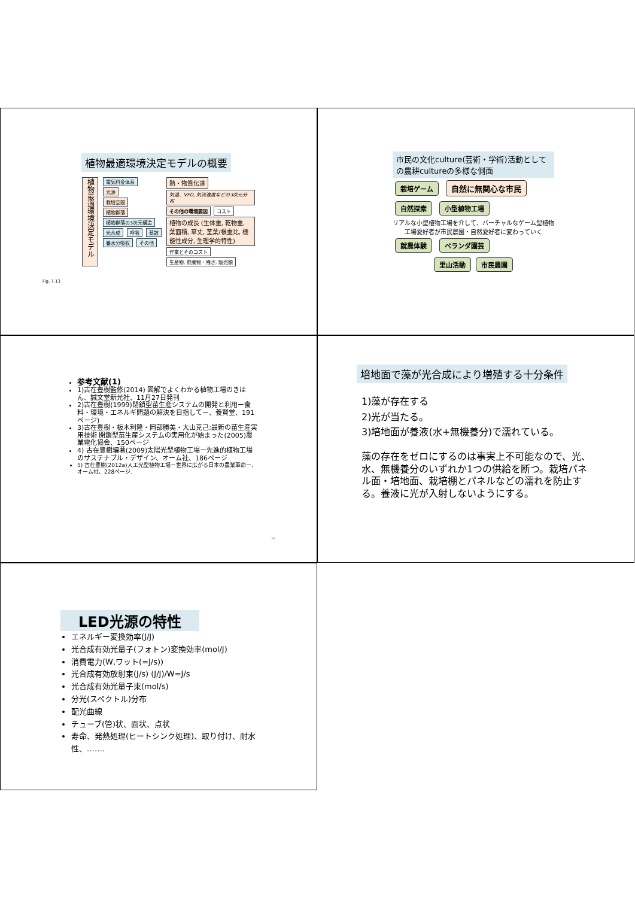植物最適環境決定モデルの概要
植物最適環境決定モデル
電気料金体系
光源
栽培空間
植物群落
植物群落の3次元構造
光合成 呼吸 蒸散
養水分吸収 その他
熱・物質伝達
気温、VPD, 気流速度などの3次元分布
その他の環境要因 コスト
植物の成長 (生体重, 乾物重, 葉面積, 草丈, 茎葉/根重比, 機能性成分, 生理学的特性)
作業とそのコスト 生産物, 廃棄物・残さ, 販売額
Fig. 7.13
市民の文化culture(芸術・学術)活動としての農耕cultureの多様な側面
栽培ゲーム 自然に無関心な市民
自然探索 小型植物工場
リアルな小型植物工場を介して、バーチャルなゲーム型植物工場愛好者が市民農園・自然愛好者に変わっていく
就農体験 ベランダ園芸
里山活動 市民農園
参考文献(1)
1)古在豊樹監修(2014) 図解でよくわかる植物工場のきほん、誠文堂新光社、11月27日発刊
2)古在豊樹(1999)閉鎖型苗生産システムの開発と利用ー食料・環境・エネルギ問題の解決を目指してー、養賢堂、191ページ)
3)古在豊樹・板木利隆・岡部勝美・大山克己:最新の苗生産実用技術 閉鎖型苗生産システムの実用化が始まった(2005)農業電化協会、150ページ
4) 古在豊樹編著(2009)太陽光型植物工場ー先進的植物工場のサステナブル・デザイン、オーム社、186ページ
5) 古在豊樹(2012a)人工光型植物工場ー世界に広がる日本の農業革命ー、オーム社、228ページ.
39
培地面で藻が光合成により増殖する十分条件
1)藻が存在する
2)光が当たる。
3)培地面が養液(水+無機養分)で濡れている。
藻の存在をゼロにするのは事実上不可能なので、光、水、無機養分のいずれか1つの供給を断つ。栽培パネル面・培地面、栽培棚とパネルなどの濡れを防止する。養液に光が入射しないようにする。
LED光源の特性
エネルギー変換効率(J/J)
光合成有効光量子(フォトン)変換効率(mol/J)
消費電力(W,ワット(=J/s))
光合成有効放射束(J/s) (J/J)/W=J/s
光合成有効光量子束(mol/s)
分光(スペクトル)分布
配光曲線
チューブ(管)状、面状、点状
寿命、発熱処理(ヒートシンク処理)、取り付け、耐水性、…….